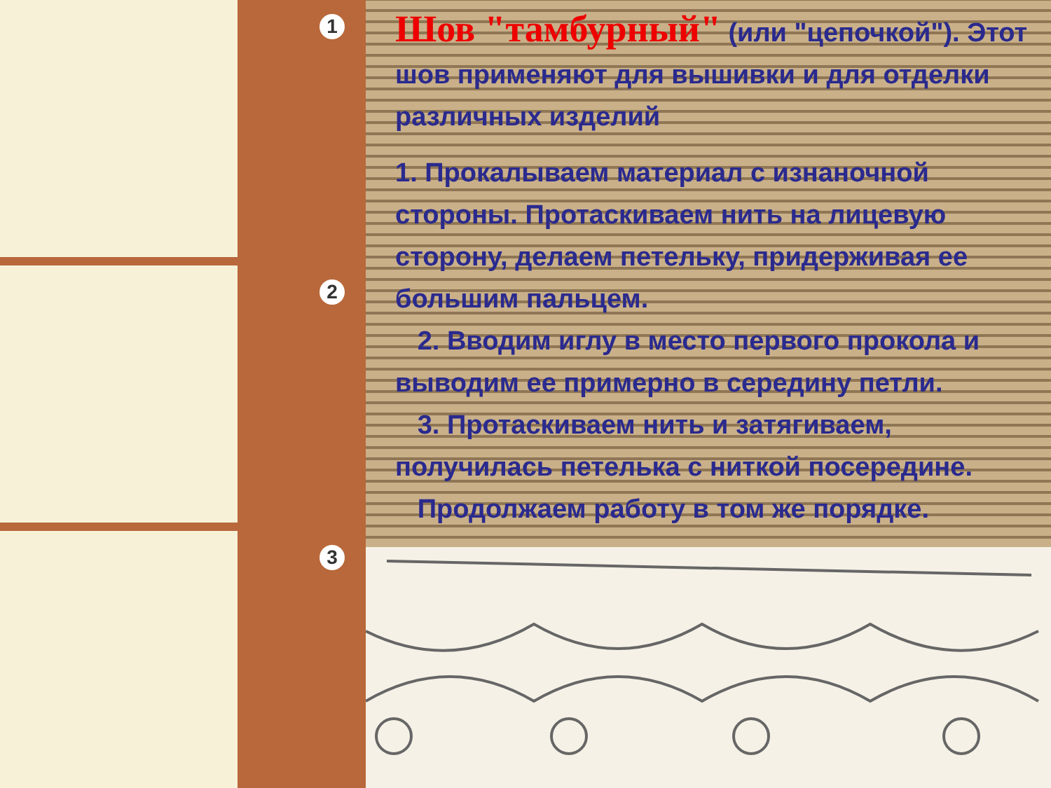1
2
3
Шов "тамбурный" (или "цепочкой"). Этот шов применяют для вышивки и для отделки различных изделий
1. Прокалываем материал с изнаночной стороны. Протаскиваем нить на лицевую сторону, делаем петельку, придерживая ее большим пальцем.
2. Вводим иглу в место первого прокола и выводим ее примерно в середину петли.
3. Протаскиваем нить и затягиваем, получилась петелька с ниткой посередине.
Продолжаем работу в том же порядке.